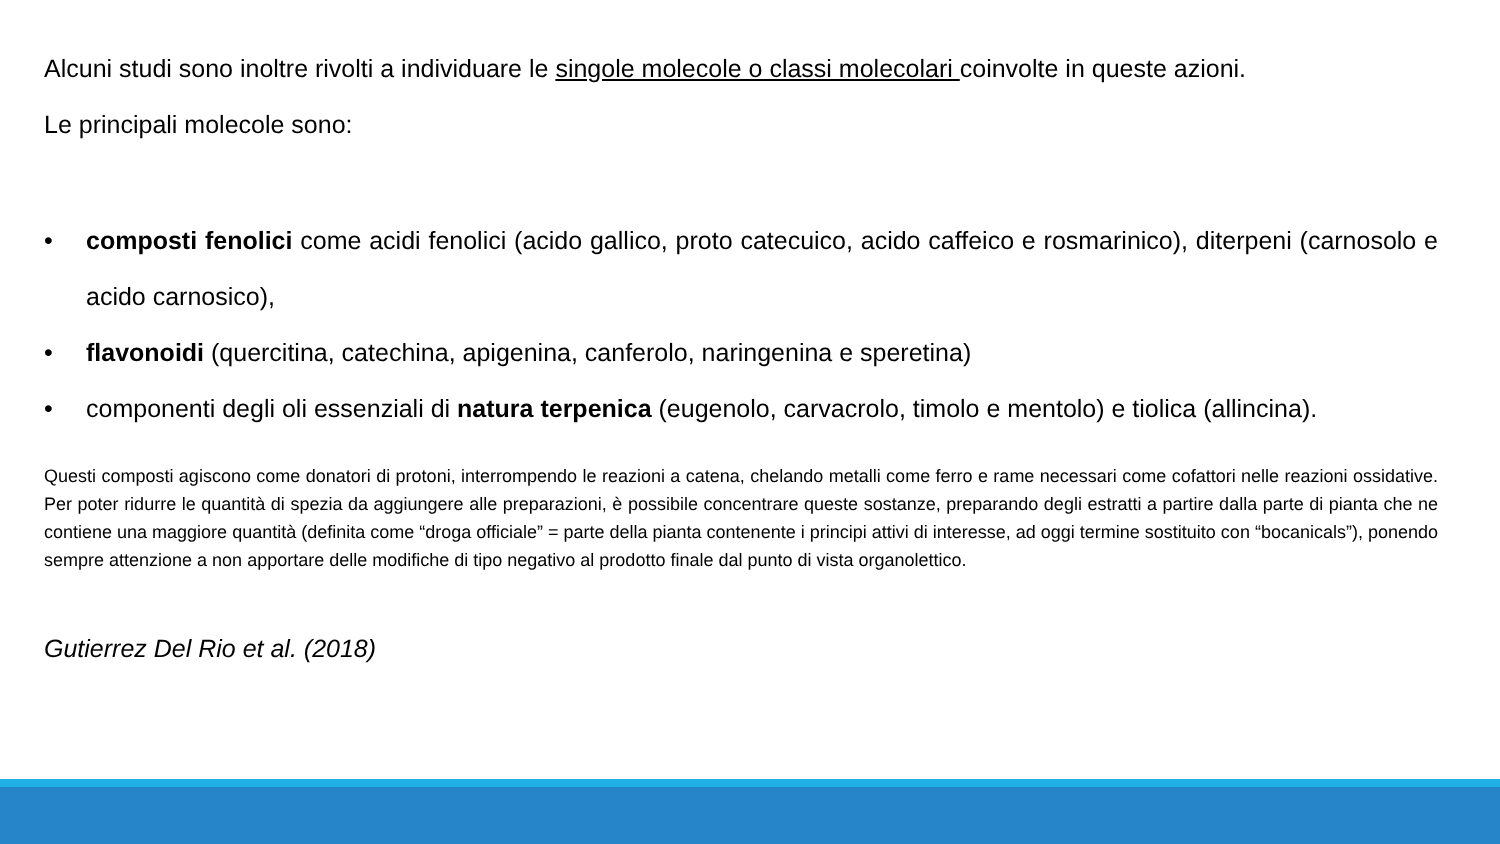Alcuni studi sono inoltre rivolti a individuare le singole molecole o classi molecolari coinvolte in queste azioni.
Le principali molecole sono:
• composti fenolici come acidi fenolici (acido gallico, proto catecuico, acido caffeico e rosmarinico), diterpeni (carnosolo e acido carnosico),
• flavonoidi (quercitina, catechina, apigenina, canferolo, naringenina e speretina)
• componenti degli oli essenziali di natura terpenica (eugenolo, carvacrolo, timolo e mentolo) e tiolica (allincina).
Questi composti agiscono come donatori di protoni, interrompendo le reazioni a catena, chelando metalli come ferro e rame necessari come cofattori nelle reazioni ossidative. Per poter ridurre le quantità di spezia da aggiungere alle preparazioni, è possibile concentrare queste sostanze, preparando degli estratti a partire dalla parte di pianta che ne contiene una maggiore quantità (definita come “droga officiale” = parte della pianta contenente i principi attivi di interesse, ad oggi termine sostituito con “bocanicals”), ponendo sempre attenzione a non apportare delle modifiche di tipo negativo al prodotto finale dal punto di vista organolettico.
Gutierrez Del Rio et al. (2018)